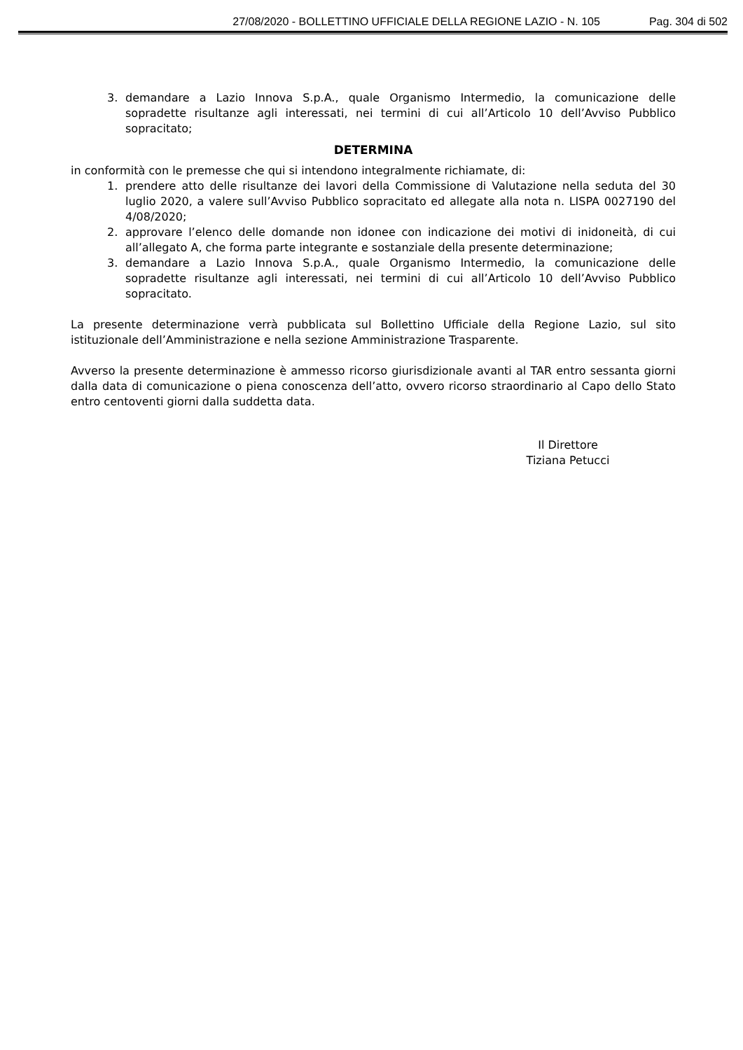27/08/2020 - BOLLETTINO UFFICIALE DELLA REGIONE LAZIO - N. 105 Pag. 304 di 502
3. demandare a Lazio Innova S.p.A., quale Organismo Intermedio, la comunicazione delle sopradette risultanze agli interessati, nei termini di cui all’Articolo 10 dell’Avviso Pubblico sopracitato;
DETERMINA
in conformità con le premesse che qui si intendono integralmente richiamate, di:
1. prendere atto delle risultanze dei lavori della Commissione di Valutazione nella seduta del 30 luglio 2020, a valere sull’Avviso Pubblico sopracitato ed allegate alla nota n. LISPA 0027190 del 4/08/2020;
2. approvare l’elenco delle domande non idonee con indicazione dei motivi di inidoneità, di cui all’allegato A, che forma parte integrante e sostanziale della presente determinazione;
3. demandare a Lazio Innova S.p.A., quale Organismo Intermedio, la comunicazione delle sopradette risultanze agli interessati, nei termini di cui all’Articolo 10 dell’Avviso Pubblico sopracitato.
La presente determinazione verrà pubblicata sul Bollettino Ufficiale della Regione Lazio, sul sito istituzionale dell’Amministrazione e nella sezione Amministrazione Trasparente.
Avverso la presente determinazione è ammesso ricorso giurisdizionale avanti al TAR entro sessanta giorni dalla data di comunicazione o piena conoscenza dell’atto, ovvero ricorso straordinario al Capo dello Stato entro centoventi giorni dalla suddetta data.
Il Direttore
Tiziana Petucci